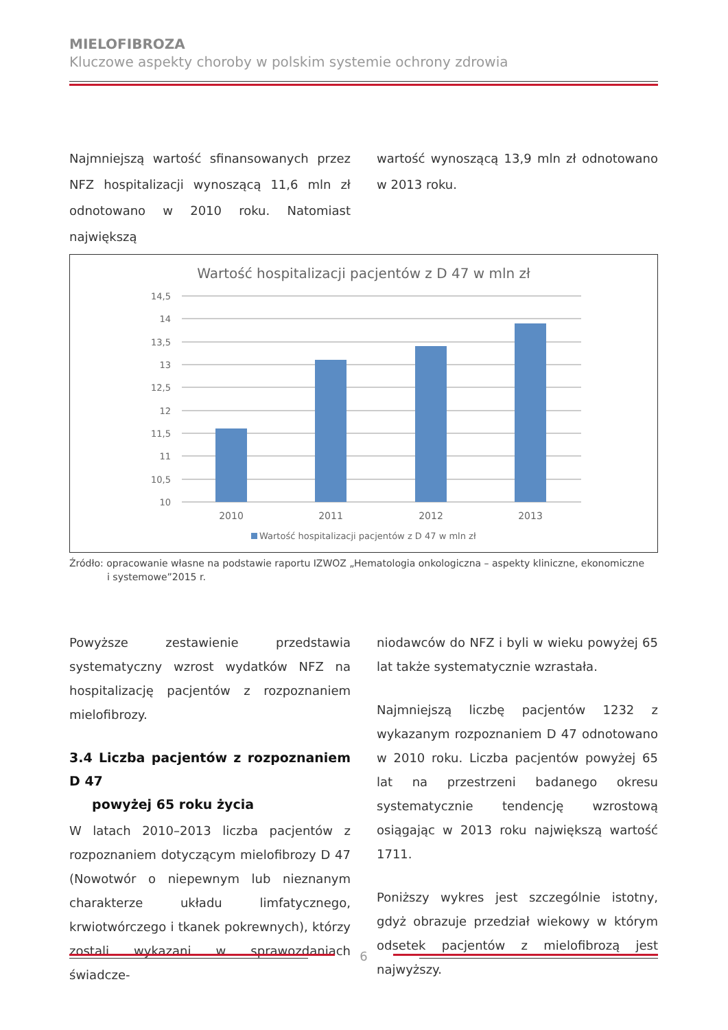MIELOFIBROZA
Kluczowe aspekty choroby w polskim systemie ochrony zdrowia
Najmniejszą wartość sfinansowanych przez NFZ hospitalizacji wynoszącą 11,6 mln zł odnotowano w 2010 roku. Natomiast największą
wartość wynoszącą 13,9 mln zł odnotowano w 2013 roku.
Wartość hospitalizacji pacjentów z D 47 w mln zł
14,5
14
13,5
13
12,5
12
11,5
11
10,5
10
2010
2011
2012
2013
Wartość hospitalizacji pacjentów z D 47 w mln zł
Źródło: opracowanie własne na podstawie raportu IZWOZ „Hematologia onkologiczna – aspekty kliniczne, ekonomiczne
i systemowe”2015 r.
Powyższe zestawienie przedstawia systematyczny wzrost wydatków NFZ na hospitalizację pacjentów z rozpoznaniem mielofibrozy.
3.4 Liczba pacjentów z rozpoznaniem D 47
powyżej 65 roku życia
W latach 2010–2013 liczba pacjentów z rozpoznaniem dotyczącym mielofibrozy D 47 (Nowotwór o niepewnym lub nieznanym charakterze układu limfatycznego, krwiotwórczego i tkanek pokrewnych), którzy zostali wykazani w sprawozdaniach świadcze-
niodawców do NFZ i byli w wieku powyżej 65 lat także systematycznie wzrastała.
Najmniejszą liczbę pacjentów 1232 z wykazanym rozpoznaniem D 47 odnotowano w 2010 roku. Liczba pacjentów powyżej 65 lat na przestrzeni badanego okresu systematycznie tendencję wzrostową osiągając w 2013 roku największą wartość 1711.
Poniższy wykres jest szczególnie istotny, gdyż obrazuje przedział wiekowy w którym odsetek pacjentów z mielofibrozą jest najwyższy.
6